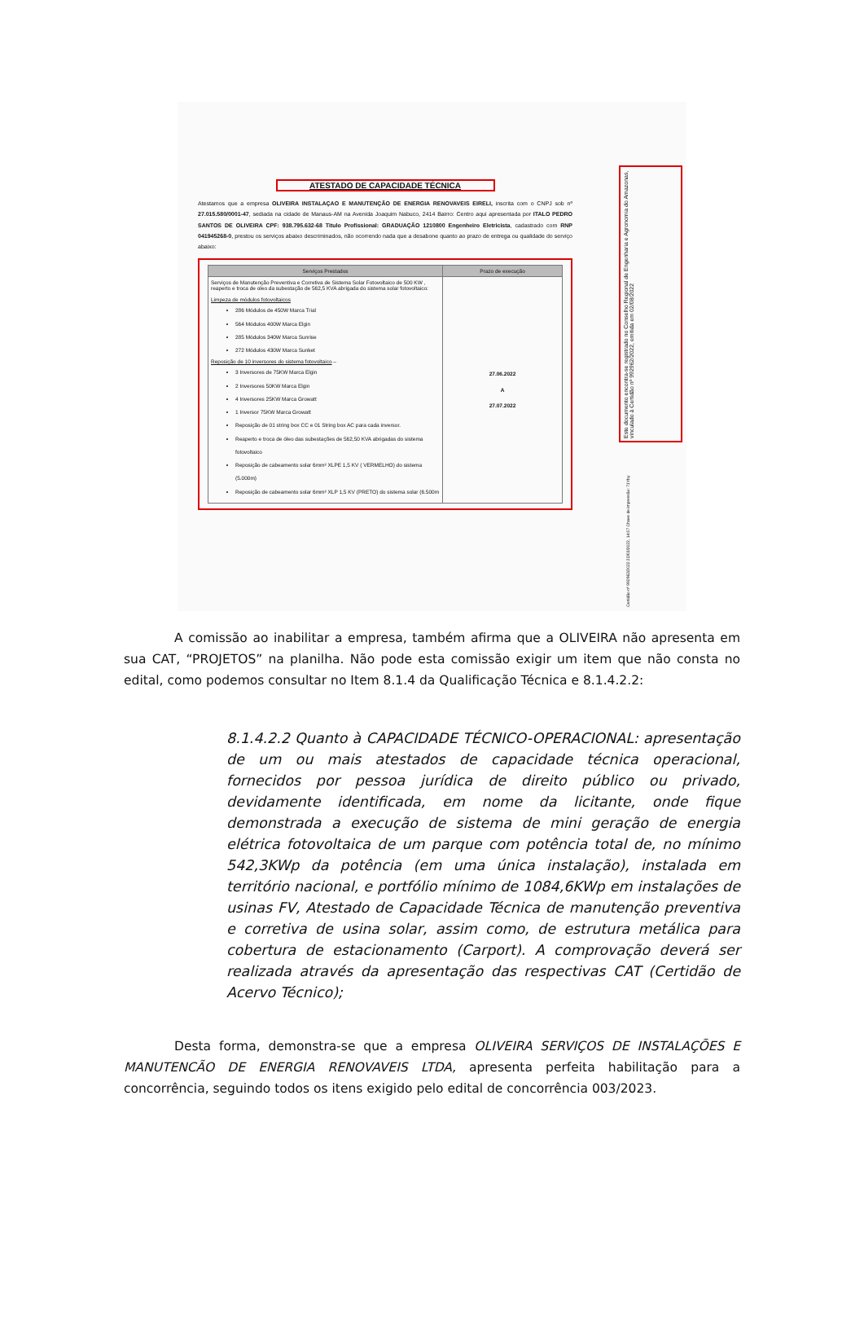ATESTADO DE CAPACIDADE TÉCNICA
Atestamos que a empresa OLIVEIRA INSTALAÇAO E MANUTENÇÃO DE ENERGIA RENOVAVEIS EIRELI, inscrita com o CNPJ sob nº 27.015.580/0001-47, sediada na cidade de Manaus-AM na Avenida Joaquim Nabuco, 2414 Bairro: Centro aqui apresentada por ITALO PEDRO SANTOS DE OLIVEIRA CPF: 938.795.632-68 Titulo Profissional: GRADUAÇÃO 1210800 Engenheiro Eletricista, cadastrado com RNP 041945268-0, prestou os serviços abaixo descriminados, não ocorrendo nada que a desabone quanto ao prazo de entrega ou qualidade do serviço abaixo:
| Serviços Prestados | Prazo de execução |
| --- | --- |
| Serviços de Manutenção Preventiva e Corretiva de Sistema Solar Fotovoltaico de 500 KW , reaperto e troca de oleo da subestação de 562,5 KVA abrigada do sistema solar fotovoltaico: Limpeza de módulos fotovoltaicos 286 Módulos de 450W Marca Trial 564 Módulos 400W Marca Elgin 285 Módulos 340W Marca Sunrise 272 Módulos 430W Marca Sunket Reposição de 10 inversores do sistema fotovoltaico – 3 Inversores de 75KW Marca Elgin 2 Inversores 50KW Marca Elgin 4 Inversores 25KW Marca Growatt 1 Inversor 75KW Marca Growatt Reposição de 01 string box CC e 01 String box AC para cada inversor. Reaperto e troca de óleo das subestações de 562,50 KVA abrigadas do sistema fotovoltaico Reposição de cabeamento solar 6mm² XLPE 1,5 KV ( VERMELHO) do sistema (5.000m) Reposição de cabeamento solar 6mm² XLP 1,5 KV (PRETO) do sistema solar (6.500m | 27.06.2022 A 27.07.2022 |
Este documento encontra-se registrado no Conselho Regional de Engenharia e Agronomia do Amazonas, vinculado à Certidão nº 992962/2022, emitida em 02/08/2022
Certidão nº 992962/2022 22/03/2022, 14:07 Chave de impressão: 71Yby
A comissão ao inabilitar a empresa, também afirma que a OLIVEIRA não apresenta em sua CAT, “PROJETOS” na planilha. Não pode esta comissão exigir um item que não consta no edital, como podemos consultar no Item 8.1.4 da Qualificação Técnica e 8.1.4.2.2:
8.1.4.2.2 Quanto à CAPACIDADE TÉCNICO-OPERACIONAL: apresentação de um ou mais atestados de capacidade técnica operacional, fornecidos por pessoa jurídica de direito público ou privado, devidamente identificada, em nome da licitante, onde fique demonstrada a execução de sistema de mini geração de energia elétrica fotovoltaica de um parque com potência total de, no mínimo 542,3KWp da potência (em uma única instalação), instalada em território nacional, e portfólio mínimo de 1084,6KWp em instalações de usinas FV, Atestado de Capacidade Técnica de manutenção preventiva e corretiva de usina solar, assim como, de estrutura metálica para cobertura de estacionamento (Carport). A comprovação deverá ser realizada através da apresentação das respectivas CAT (Certidão de Acervo Técnico);
Desta forma, demonstra-se que a empresa OLIVEIRA SERVIÇOS DE INSTALAÇÕES E MANUTENCÃO DE ENERGIA RENOVAVEIS LTDA, apresenta perfeita habilitação para a concorrência, seguindo todos os itens exigido pelo edital de concorrência 003/2023.